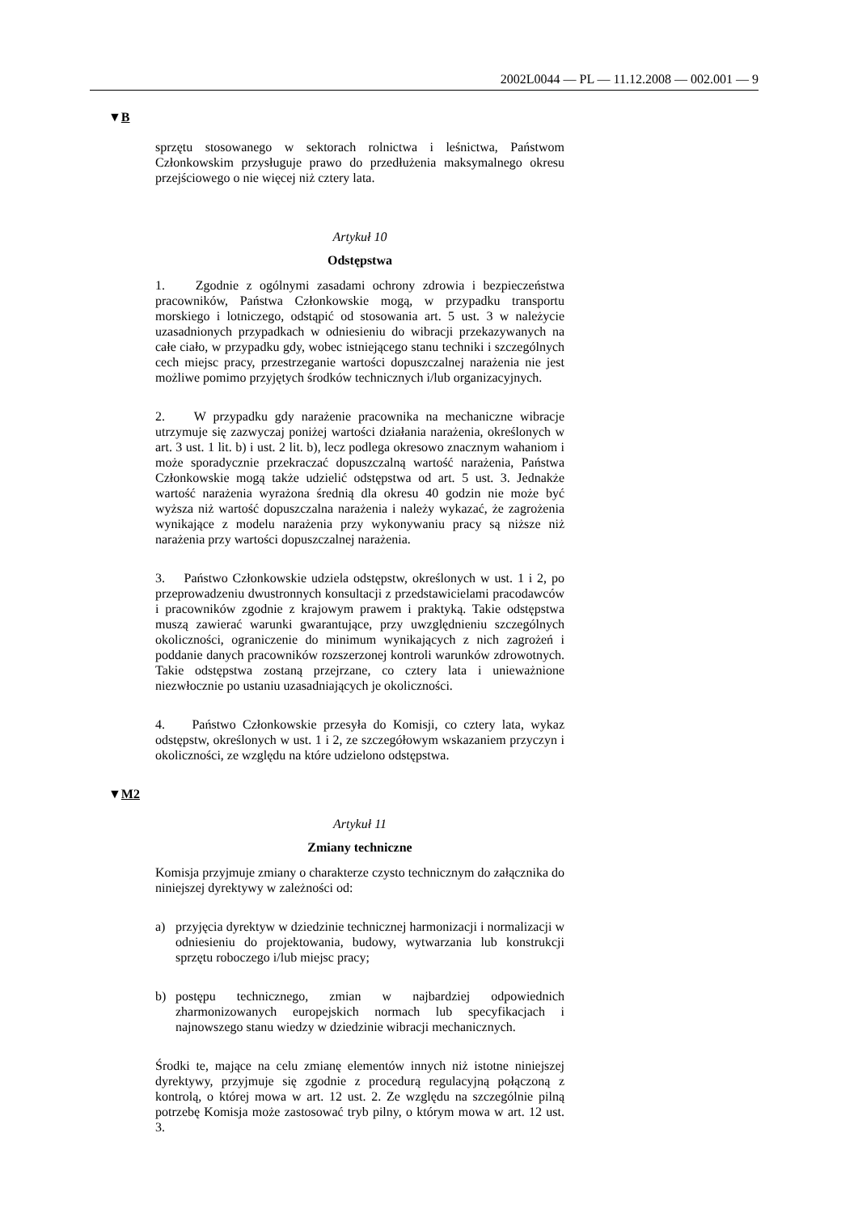2002L0044 — PL — 11.12.2008 — 002.001 — 9
▼B
sprzętu stosowanego w sektorach rolnictwa i leśnictwa, Państwom Członkowskim przysługuje prawo do przedłużenia maksymalnego okresu przejściowego o nie więcej niż cztery lata.
Artykuł 10
Odstępstwa
1. Zgodnie z ogólnymi zasadami ochrony zdrowia i bezpieczeństwa pracowników, Państwa Członkowskie mogą, w przypadku transportu morskiego i lotniczego, odstąpić od stosowania art. 5 ust. 3 w należycie uzasadnionych przypadkach w odniesieniu do wibracji przekazywanych na całe ciało, w przypadku gdy, wobec istniejącego stanu techniki i szczególnych cech miejsc pracy, przestrzeganie wartości dopuszczalnej narażenia nie jest możliwe pomimo przyjętych środków technicznych i/lub organizacyjnych.
2. W przypadku gdy narażenie pracownika na mechaniczne wibracje utrzymuje się zazwyczaj poniżej wartości działania narażenia, określonych w art. 3 ust. 1 lit. b) i ust. 2 lit. b), lecz podlega okresowo znacznym wahaniom i może sporadycznie przekraczać dopuszczalną wartość narażenia, Państwa Członkowskie mogą także udzielić odstępstwa od art. 5 ust. 3. Jednakże wartość narażenia wyrażona średnią dla okresu 40 godzin nie może być wyższa niż wartość dopuszczalna narażenia i należy wykazać, że zagrożenia wynikające z modelu narażenia przy wykonywaniu pracy są niższe niż narażenia przy wartości dopuszczalnej narażenia.
3. Państwo Członkowskie udziela odstępstw, określonych w ust. 1 i 2, po przeprowadzeniu dwustronnych konsultacji z przedstawicielami pracodawców i pracowników zgodnie z krajowym prawem i praktyką. Takie odstępstwa muszą zawierać warunki gwarantujące, przy uwzględnieniu szczególnych okoliczności, ograniczenie do minimum wynikających z nich zagrożeń i poddanie danych pracowników rozszerzonej kontroli warunków zdrowotnych. Takie odstępstwa zostaną przejrzane, co cztery lata i unieważnione niezwłocznie po ustaniu uzasadniających je okoliczności.
4. Państwo Członkowskie przesyła do Komisji, co cztery lata, wykaz odstępstw, określonych w ust. 1 i 2, ze szczegółowym wskazaniem przyczyn i okoliczności, ze względu na które udzielono odstępstwa.
▼M2
Artykuł 11
Zmiany techniczne
Komisja przyjmuje zmiany o charakterze czysto technicznym do załącznika do niniejszej dyrektywy w zależności od:
a) przyjęcia dyrektyw w dziedzinie technicznej harmonizacji i normalizacji w odniesieniu do projektowania, budowy, wytwarzania lub konstrukcji sprzętu roboczego i/lub miejsc pracy;
b) postępu technicznego, zmian w najbardziej odpowiednich zharmonizowanych europejskich normach lub specyfikacjach i najnowszego stanu wiedzy w dziedzinie wibracji mechanicznych.
Środki te, mające na celu zmianę elementów innych niż istotne niniejszej dyrektywy, przyjmuje się zgodnie z procedurą regulacyjną połączoną z kontrolą, o której mowa w art. 12 ust. 2. Ze względu na szczególnie pilną potrzebę Komisja może zastosować tryb pilny, o którym mowa w art. 12 ust. 3.